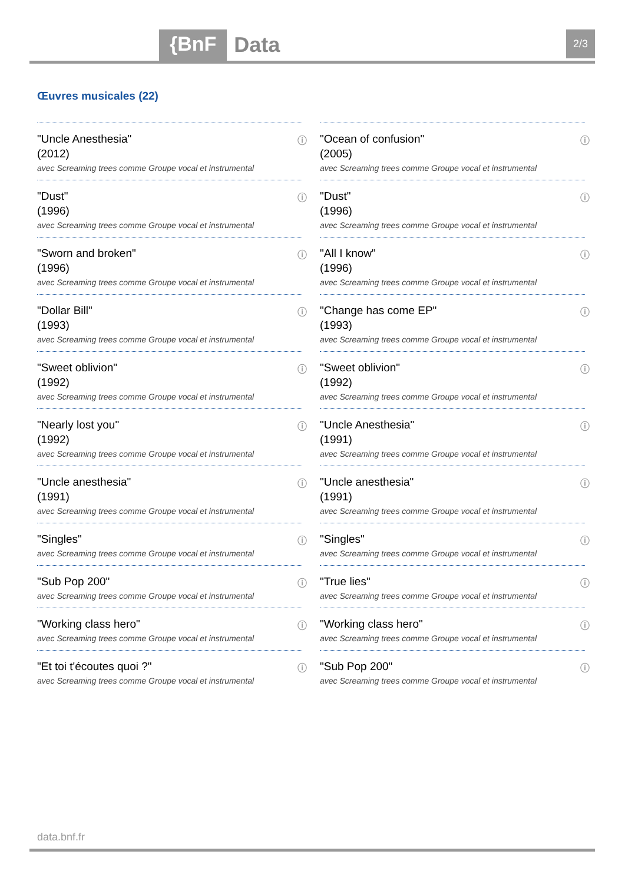{BnF Data 2/3
Œuvres musicales (22)
"Uncle Anesthesia"
(2012)
avec Screaming trees comme Groupe vocal et instrumental
ⓘ
"Ocean of confusion"
(2005)
avec Screaming trees comme Groupe vocal et instrumental
ⓘ
"Dust"
(1996)
avec Screaming trees comme Groupe vocal et instrumental
ⓘ
"Dust"
(1996)
avec Screaming trees comme Groupe vocal et instrumental
ⓘ
"Sworn and broken"
(1996)
avec Screaming trees comme Groupe vocal et instrumental
ⓘ
"All I know"
(1996)
avec Screaming trees comme Groupe vocal et instrumental
ⓘ
"Dollar Bill"
(1993)
avec Screaming trees comme Groupe vocal et instrumental
ⓘ
"Change has come EP"
(1993)
avec Screaming trees comme Groupe vocal et instrumental
ⓘ
"Sweet oblivion"
(1992)
avec Screaming trees comme Groupe vocal et instrumental
ⓘ
"Sweet oblivion"
(1992)
avec Screaming trees comme Groupe vocal et instrumental
ⓘ
"Nearly lost you"
(1992)
avec Screaming trees comme Groupe vocal et instrumental
ⓘ
"Uncle Anesthesia"
(1991)
avec Screaming trees comme Groupe vocal et instrumental
ⓘ
"Uncle anesthesia"
(1991)
avec Screaming trees comme Groupe vocal et instrumental
ⓘ
"Uncle anesthesia"
(1991)
avec Screaming trees comme Groupe vocal et instrumental
ⓘ
"Singles"
avec Screaming trees comme Groupe vocal et instrumental
ⓘ
"Singles"
avec Screaming trees comme Groupe vocal et instrumental
ⓘ
"Sub Pop 200"
avec Screaming trees comme Groupe vocal et instrumental
ⓘ
"True lies"
avec Screaming trees comme Groupe vocal et instrumental
ⓘ
"Working class hero"
avec Screaming trees comme Groupe vocal et instrumental
ⓘ
"Working class hero"
avec Screaming trees comme Groupe vocal et instrumental
ⓘ
"Et toi t'écoutes quoi ?"
avec Screaming trees comme Groupe vocal et instrumental
ⓘ
"Sub Pop 200"
avec Screaming trees comme Groupe vocal et instrumental
ⓘ
data.bnf.fr